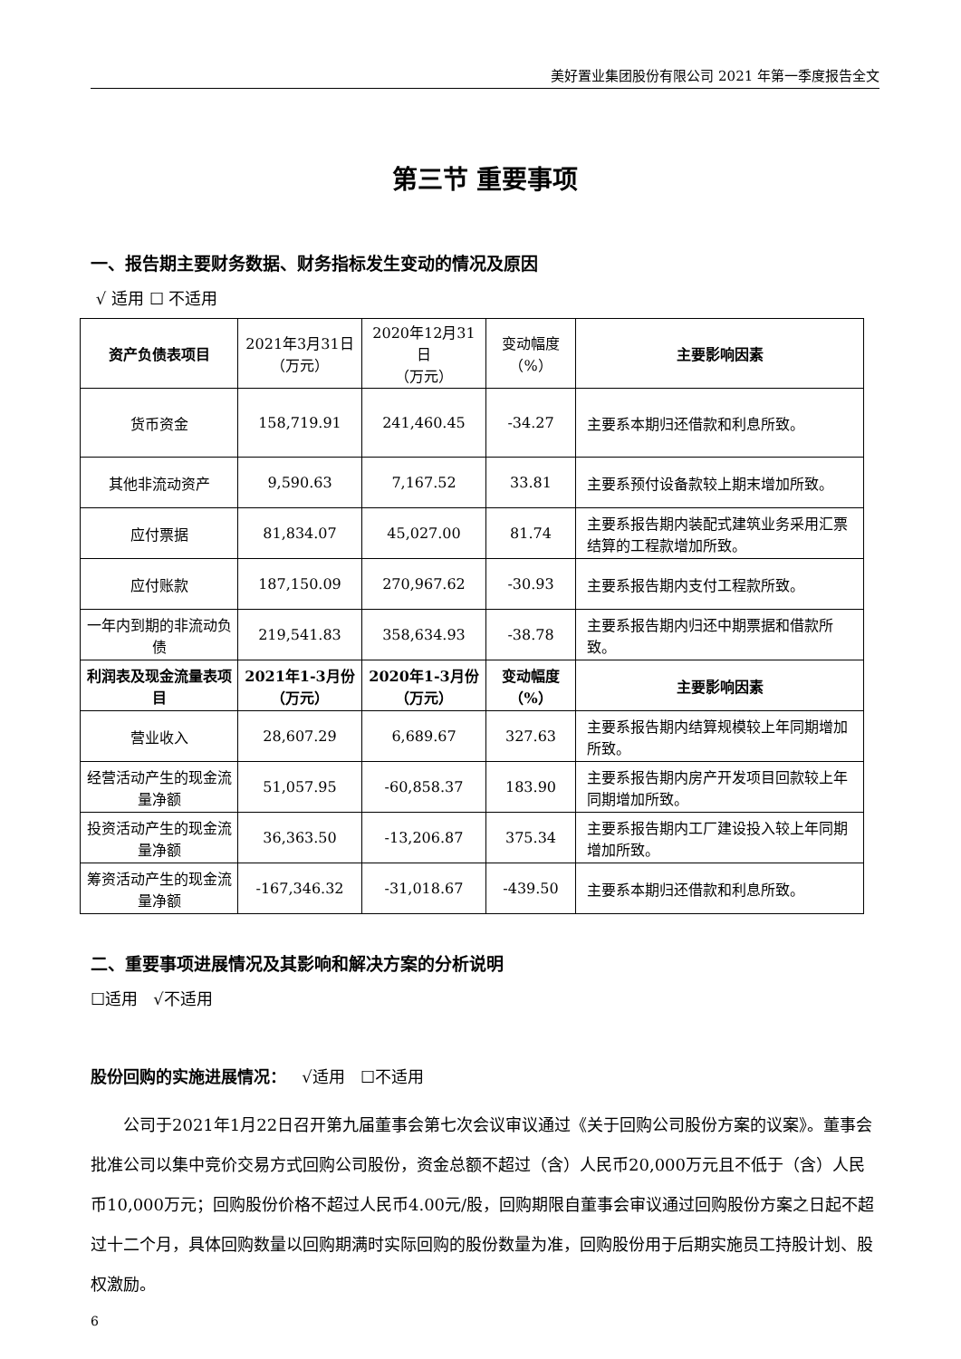美好置业集团股份有限公司 2021 年第一季度报告全文
第三节 重要事项
一、报告期主要财务数据、财务指标发生变动的情况及原因
√ 适用 ☐ 不适用
| 资产负债表项目 | 2021年3月31日 （万元） | 2020年12月31日 （万元） | 变动幅度 （%） | 主要影响因素 |
| 货币资金 | 158,719.91 | 241,460.45 | -34.27 | 主要系本期归还借款和利息所致。 |
| 其他非流动资产 | 9,590.63 | 7,167.52 | 33.81 | 主要系预付设备款较上期末增加所致。 |
| 应付票据 | 81,834.07 | 45,027.00 | 81.74 | 主要系报告期内装配式建筑业务采用汇票结算的工程款增加所致。 |
| 应付账款 | 187,150.09 | 270,967.62 | -30.93 | 主要系报告期内支付工程款所致。 |
| 一年内到期的非流动负债 | 219,541.83 | 358,634.93 | -38.78 | 主要系报告期内归还中期票据和借款所致。 |
| 利润表及现金流量表项目 | 2021年1-3月份 （万元） | 2020年1-3月份 （万元） | 变动幅度 （%） | 主要影响因素 |
| 营业收入 | 28,607.29 | 6,689.67 | 327.63 | 主要系报告期内结算规模较上年同期增加所致。 |
| 经营活动产生的现金流量净额 | 51,057.95 | -60,858.37 | 183.90 | 主要系报告期内房产开发项目回款较上年同期增加所致。 |
| 投资活动产生的现金流量净额 | 36,363.50 | -13,206.87 | 375.34 | 主要系报告期内工厂建设投入较上年同期增加所致。 |
| 筹资活动产生的现金流量净额 | -167,346.32 | -31,018.67 | -439.50 | 主要系本期归还借款和利息所致。 |
二、重要事项进展情况及其影响和解决方案的分析说明
☐适用 √不适用
股份回购的实施进展情况： √适用 ☐不适用
公司于2021年1月22日召开第九届董事会第七次会议审议通过《关于回购公司股份方案的议案》。董事会批准公司以集中竞价交易方式回购公司股份，资金总额不超过（含）人民币20,000万元且不低于（含）人民币10,000万元；回购股份价格不超过人民币4.00元/股，回购期限自董事会审议通过回购股份方案之日起不超过十二个月，具体回购数量以回购期满时实际回购的股份数量为准，回购股份用于后期实施员工持股计划、股权激励。
6